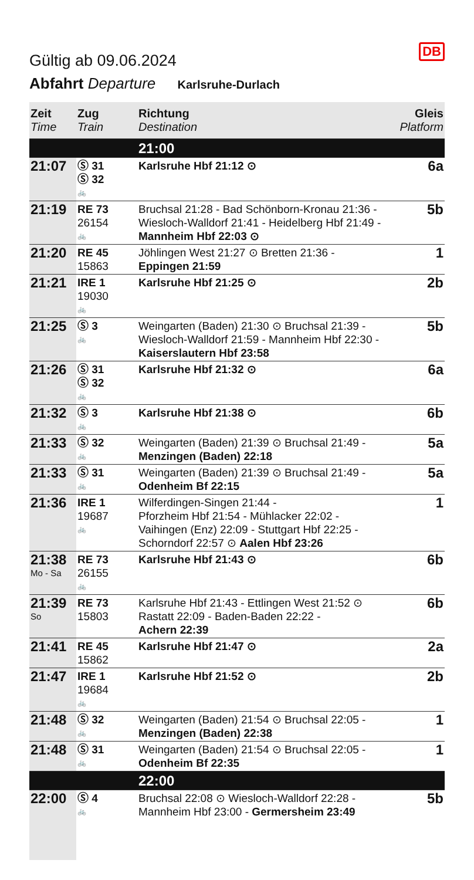DB
Gültig ab 09.06.2024
Abfahrt Departure Karlsruhe-Durlach
| Zeit Time | Zug Train | Richtung Destination | Gleis Platform |
| --- | --- | --- | --- |
| | | 21:00 | |
| 21:07 | Ⓢ 31 Ⓢ 32 🚲 | Karlsruhe Hbf 21:12 ⊙ | 6a |
| 21:19 | RE 73 26154 🚲 | Bruchsal 21:28 - Bad Schönborn-Kronau 21:36 - Wiesloch-Walldorf 21:41 - Heidelberg Hbf 21:49 - Mannheim Hbf 22:03 ⊙ | 5b |
| 21:20 | RE 45 15863 | Jöhlingen West 21:27 ⊙ Bretten 21:36 - Eppingen 21:59 | 1 |
| 21:21 | IRE 1 19030 🚲 | Karlsruhe Hbf 21:25 ⊙ | 2b |
| 21:25 | Ⓢ 3 🚲 | Weingarten (Baden) 21:30 ⊙ Bruchsal 21:39 - Wiesloch-Walldorf 21:59 - Mannheim Hbf 22:30 - Kaiserslautern Hbf 23:58 | 5b |
| 21:26 | Ⓢ 31 Ⓢ 32 🚲 | Karlsruhe Hbf 21:32 ⊙ | 6a |
| 21:32 | Ⓢ 3 🚲 | Karlsruhe Hbf 21:38 ⊙ | 6b |
| 21:33 | Ⓢ 32 🚲 | Weingarten (Baden) 21:39 ⊙ Bruchsal 21:49 - Menzingen (Baden) 22:18 | 5a |
| 21:33 | Ⓢ 31 🚲 | Weingarten (Baden) 21:39 ⊙ Bruchsal 21:49 - Odenheim Bf 22:15 | 5a |
| 21:36 | IRE 1 19687 🚲 | Wilferdingen-Singen 21:44 - Pforzheim Hbf 21:54 - Mühlacker 22:02 - Vaihingen (Enz) 22:09 - Stuttgart Hbf 22:25 - Schorndorf 22:57 ⊙ Aalen Hbf 23:26 | 1 |
| 21:38 Mo - Sa | RE 73 26155 🚲 | Karlsruhe Hbf 21:43 ⊙ | 6b |
| 21:39 So | RE 73 15803 | Karlsruhe Hbf 21:43 - Ettlingen West 21:52 ⊙ Rastatt 22:09 - Baden-Baden 22:22 - Achern 22:39 | 6b |
| 21:41 | RE 45 15862 | Karlsruhe Hbf 21:47 ⊙ | 2a |
| 21:47 | IRE 1 19684 🚲 | Karlsruhe Hbf 21:52 ⊙ | 2b |
| 21:48 | Ⓢ 32 🚲 | Weingarten (Baden) 21:54 ⊙ Bruchsal 22:05 - Menzingen (Baden) 22:38 | 1 |
| 21:48 | Ⓢ 31 🚲 | Weingarten (Baden) 21:54 ⊙ Bruchsal 22:05 - Odenheim Bf 22:35 | 1 |
| | | 22:00 | |
| 22:00 | Ⓢ 4 🚲 | Bruchsal 22:08 ⊙ Wiesloch-Walldorf 22:28 - Mannheim Hbf 23:00 - Germersheim 23:49 | 5b |